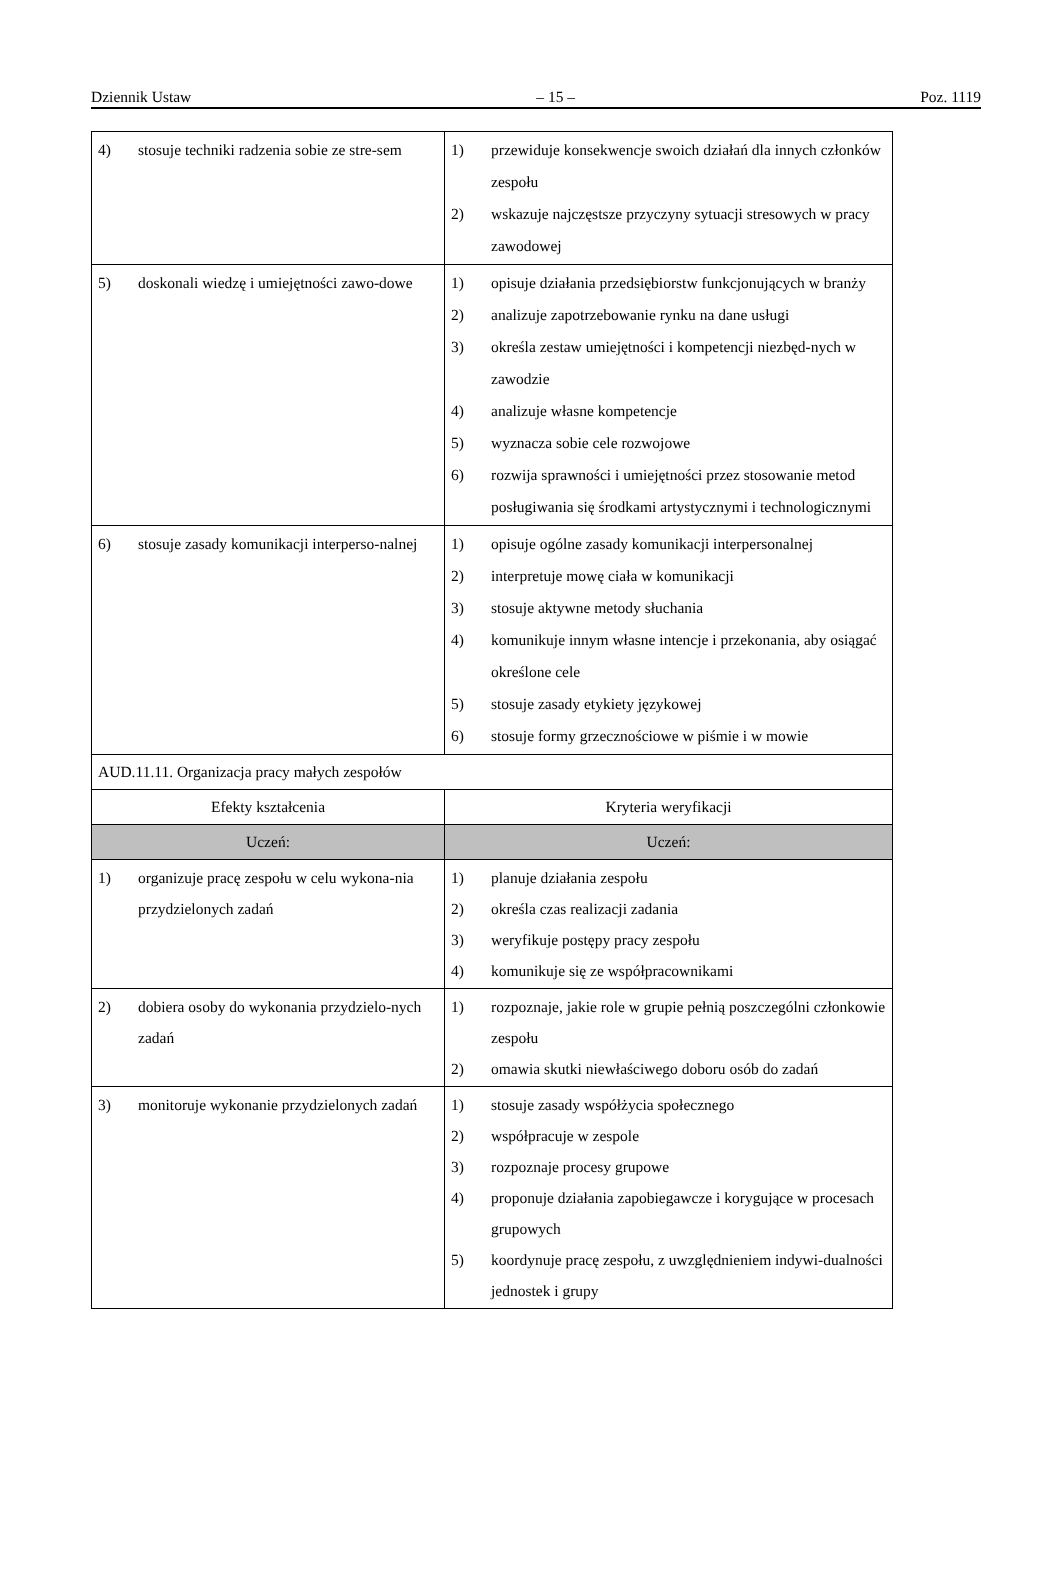Dziennik Ustaw – 15 – Poz. 1119
| 4) stosuje techniki radzenia sobie ze stre-sem | 1) przewiduje konsekwencje swoich działań dla innych członków zespołu 2) wskazuje najczęstsze przyczyny sytuacji stresowych w pracy zawodowej |
| 5) doskonali wiedzę i umiejętności zawo-dowe | 1) opisuje działania przedsiębiorstw funkcjonujących w branży 2) analizuje zapotrzebowanie rynku na dane usługi 3) określa zestaw umiejętności i kompetencji niezbęd-nych w zawodzie 4) analizuje własne kompetencje 5) wyznacza sobie cele rozwojowe 6) rozwija sprawności i umiejętności przez stosowanie metod posługiwania się środkami artystycznymi i technologicznymi |
| 6) stosuje zasady komunikacji interperso-nalnej | 1) opisuje ogólne zasady komunikacji interpersonalnej 2) interpretuje mowę ciała w komunikacji 3) stosuje aktywne metody słuchania 4) komunikuje innym własne intencje i przekonania, aby osiągać określone cele 5) stosuje zasady etykiety językowej 6) stosuje formy grzecznościowe w piśmie i w mowie |
| AUD.11.11. Organizacja pracy małych zespołów | |
| Efekty kształcenia | Kryteria weryfikacji |
| Uczeń: | Uczeń: |
| 1) organizuje pracę zespołu w celu wykona-nia przydzielonych zadań | 1) planuje działania zespołu 2) określa czas realizacji zadania 3) weryfikuje postępy pracy zespołu 4) komunikuje się ze współpracownikami |
| 2) dobiera osoby do wykonania przydzielo-nych zadań | 1) rozpoznaje, jakie role w grupie pełnią poszczególni członkowie zespołu 2) omawia skutki niewłaściwego doboru osób do zadań |
| 3) monitoruje wykonanie przydzielonych zadań | 1) stosuje zasady współżycia społecznego 2) współpracuje w zespole 3) rozpoznaje procesy grupowe 4) proponuje działania zapobiegawcze i korygujące w procesach grupowych 5) koordynuje pracę zespołu, z uwzględnieniem indywi-dualności jednostek i grupy |